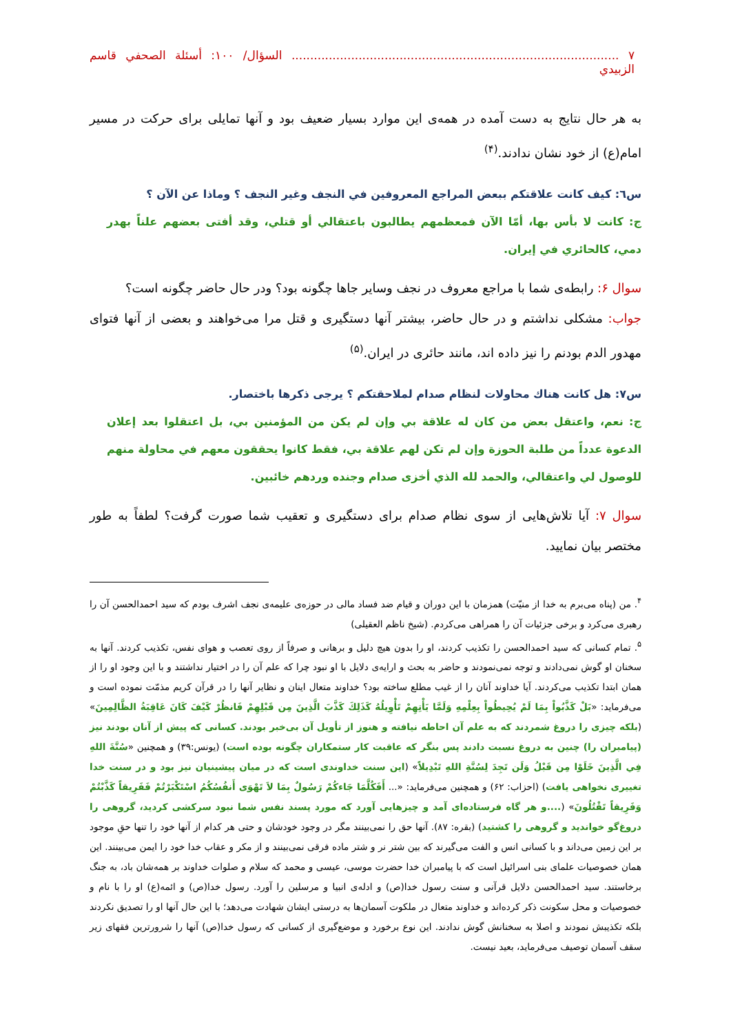٧ ........................................................................................ السؤال/ ١٠٠: أسئلة الصحفي قاسم الزبيدي
به هر حال نتایج به دست آمده در همه‌ی این موارد بسیار ضعیف بود و آنها تمایلی برای حرکت در مسیر امام(ع) از خود نشان ندادند.<sup>(۴)</sup>
س٦: كيف كانت علاقتكم ببعض المراجع المعروفين في النجف وغير النجف ؟ وماذا عن الآن ؟
ج: كانت لا بأس بها، أمّا الآن فمعظمهم يطالبون باعتقالي أو قتلي، وقد أفتى بعضهم علناً بهدر دمي، كالحائري في إيران.
سوال ۶: رابطه‌ی شما با مراجع معروف در نجف وسایر جاها چگونه بود؟ ودر حال حاضر چگونه است؟
جواب: مشکلی نداشتم و در حال حاضر، بیشتر آنها دستگیری و قتل مرا می‌خواهند و بعضی از آنها فتوای مهدور الدم بودنم را نیز داده اند، مانند حائری در ایران.<sup>(۵)</sup>
س٧: هل كانت هناك محاولات لنظام صدام لملاحقتكم ؟ يرجى ذكرها باختصار.
ج: نعم، واعتقل بعض من كان له علاقة بي وإن لم يكن من المؤمنين بي، بل اعتقلوا بعد إعلان الدعوة عدداً من طلبة الحوزة وإن لم تكن لهم علاقة بي، فقط كانوا يحققون معهم في محاولة منهم للوصول لي واعتقالي، والحمد لله الذي أخزى صدام وجنده وردهم خائبين.
سوال ۷: آیا تلاش‌هایی از سوی نظام صدام برای دستگیری و تعقیب شما صورت گرفت؟ لطفاً به طور مختصر بیان نمایید.
<sup>۴</sup>. من (پناه می‌برم به خدا از منیّت) همزمان با این دوران و قیام ضد فساد مالی در حوزه‌ی علیمه‌ی نجف اشرف بودم که سید احمدالحسن آن را رهبری می‌کرد و برخی جزئیات آن را همراهی می‌کردم. (شیخ ناظم العقیلی)
<sup>۵</sup>. تمام کسانی که سید احمدالحسن را تکذیب کردند، او را بدون هیچ دلیل و برهانی و صرفاً از روی تعصب و هوای نفس، تکذیب کردند. آنها به سخنان او گوش نمی‌دادند و توجه نمی‌نمودند و حاضر به بحث و ارایه‌ی دلایل با او نبود چرا که علم آن را در اختیار نداشتند و با این وجود او را از همان ابتدا تکذیب می‌کردند. آیا خداوند آنان را از غیب مطلع ساخته بود؟ خداوند متعال اینان و نظایر آنها را در قرآن کریم مذمّت نموده است و می‌فرماید: «بَلْ كَذَّبُواْ بِمَا لَمْ يُحِيطُواْ بِعِلْمِهِ وَلَمَّا يَأْتِهِمْ تَأْوِيلُهُ كَذَلِكَ كَذَّبَ الَّذِينَ مِن قَبْلِهِمْ فَانظُرْ كَيْفَ كَانَ عَاقِبَةُ الظَّالِمِينَ» (بلکه چیزی را دروغ شمردند که به علم آن احاطه نیافته و هنوز از تأویل آن بی‌خبر بودند. کسانی که پیش از آنان بودند نیز (پیامبران را) چنین به دروغ نسبت دادند پس بنگر که عاقبت کار ستمکاران چگونه بوده است) (یونس:۳۹) و همچنین «سُنَّةَ اللهِ فِي الَّذِينَ خَلَوْا مِن قَبْلُ وَلَن تَجِدَ لِسُنَّةِ اللهِ تَبْدِيلاً» (این سنت خداوندی است که در میان پیشینیان نیز بود و در سنت خدا تغییری نخواهی یافت) (احزاب: ۶۲) و همچنین می‌فرماید: «... أَفَكُلَّمَا جَاءكُمْ رَسُولٌ بِمَا لاَ تَهْوَى أَنفُسُكُمُ اسْتَكْبَرْتُمْ فَفَرِيقاً كَذَّبْتُمْ وَفَرِيقاً تَقْتُلُونَ» (....و هر گاه فرستاده‌ای آمد و چیزهایی آورد که مورد پسند نفس شما نبود سرکشی کردید، گروهی را دروغ‌گو خواندید و گروهی را کشتید) (بقره: ۸۷). آنها حق را نمی‌بینند مگر در وجود خودشان و حتی هر کدام از آنها خود را تنها حقِ موجود بر این زمین می‌داند و با کسانی انس و الفت می‌گیرند که بین شتر نر و شتر ماده فرقی نمی‌بینند و از مکر و عقاب خدا خود را ایمن می‌بینند. این همان خصوصیات علمای بنی اسرائیل است که با پیامبران خدا حضرت موسی، عیسی و محمد که سلام و صلوات خداوند بر همه‌شان باد، به جنگ برخاستند. سید احمدالحسن دلایل قرآنی و سنت رسول خدا(ص) و ادله‌ی انبیا و مرسلین را آورد. رسول خدا(ص) و ائمه(ع) او را با نام و خصوصیات و محل سکونت ذکر کرده‌اند و خداوند متعال در ملکوت آسمان‌ها به درستی ایشان شهادت می‌دهد؛ با این حال آنها او را تصدیق نکردند بلکه تکذیبش نمودند و اصلا به سخنانش گوش ندادند. این نوع برخورد و موضع‌گیری از کسانی که رسول خدا(ص) آنها را شرورترین فقهای زیر سقف آسمان توصیف می‌فرماید، بعید نیست.